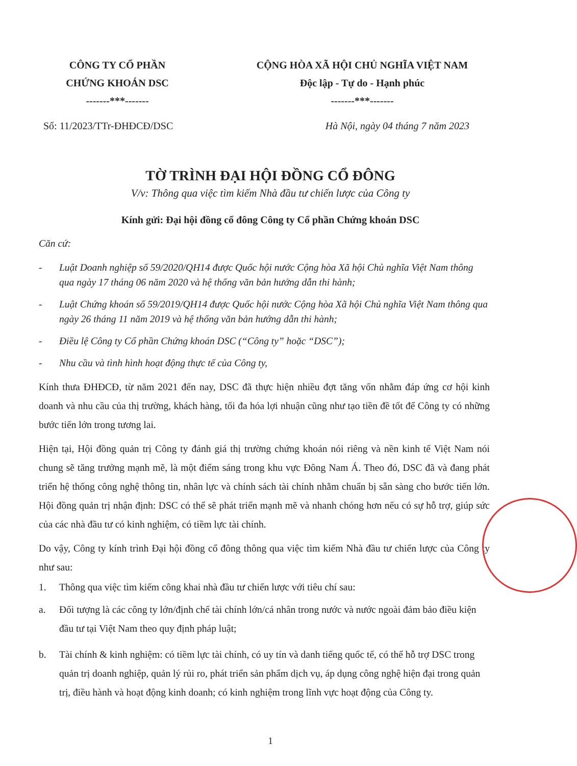CÔNG TY CỔ PHẦN
CHỨNG KHOÁN DSC
-------***-------
CỘNG HÒA XÃ HỘI CHỦ NGHĨA VIỆT NAM
Độc lập - Tự do - Hạnh phúc
-------***-------
Số: 11/2023/TTr-ĐHĐCĐ/DSC Hà Nội, ngày 04 tháng 7 năm 2023
TỜ TRÌNH ĐẠI HỘI ĐỒNG CỔ ĐÔNG
V/v: Thông qua việc tìm kiếm Nhà đầu tư chiến lược của Công ty
Kính gửi: Đại hội đồng cổ đông Công ty Cổ phần Chứng khoán DSC
Căn cứ:
- Luật Doanh nghiệp số 59/2020/QH14 được Quốc hội nước Cộng hòa Xã hội Chủ nghĩa Việt Nam thông qua ngày 17 tháng 06 năm 2020 và hệ thống văn bản hướng dẫn thi hành;
- Luật Chứng khoán số 59/2019/QH14 được Quốc hội nước Cộng hòa Xã hội Chủ nghĩa Việt Nam thông qua ngày 26 tháng 11 năm 2019 và hệ thống văn bản hướng dẫn thi hành;
- Điều lệ Công ty Cổ phần Chứng khoán DSC (“Công ty” hoặc “DSC”);
- Nhu cầu và tình hình hoạt động thực tế của Công ty,
Kính thưa ĐHĐCĐ, từ năm 2021 đến nay, DSC đã thực hiện nhiều đợt tăng vốn nhằm đáp ứng cơ hội kinh doanh và nhu cầu của thị trường, khách hàng, tối đa hóa lợi nhuận cũng như tạo tiền đề tốt để Công ty có những bước tiến lớn trong tương lai.
Hiện tại, Hội đồng quản trị Công ty đánh giá thị trường chứng khoán nói riêng và nền kinh tế Việt Nam nói chung sẽ tăng trưởng mạnh mẽ, là một điểm sáng trong khu vực Đông Nam Á. Theo đó, DSC đã và đang phát triển hệ thống công nghệ thông tin, nhân lực và chính sách tài chính nhằm chuẩn bị sẵn sàng cho bước tiến lớn. Hội đồng quản trị nhận định: DSC có thể sẽ phát triển mạnh mẽ và nhanh chóng hơn nếu có sự hỗ trợ, giúp sức của các nhà đầu tư có kinh nghiệm, có tiềm lực tài chính.
Do vậy, Công ty kính trình Đại hội đồng cổ đông thông qua việc tìm kiếm Nhà đầu tư chiến lược của Công ty như sau:
1. Thông qua việc tìm kiếm công khai nhà đầu tư chiến lược với tiêu chí sau:
a. Đối tượng là các công ty lớn/định chế tài chính lớn/cá nhân trong nước và nước ngoài đảm bảo điều kiện đầu tư tại Việt Nam theo quy định pháp luật;
b. Tài chính & kinh nghiệm: có tiềm lực tài chính, có uy tín và danh tiếng quốc tế, có thể hỗ trợ DSC trong quản trị doanh nghiệp, quản lý rủi ro, phát triển sản phẩm dịch vụ, áp dụng công nghệ hiện đại trong quản trị, điều hành và hoạt động kinh doanh; có kinh nghiệm trong lĩnh vực hoạt động của Công ty.
1